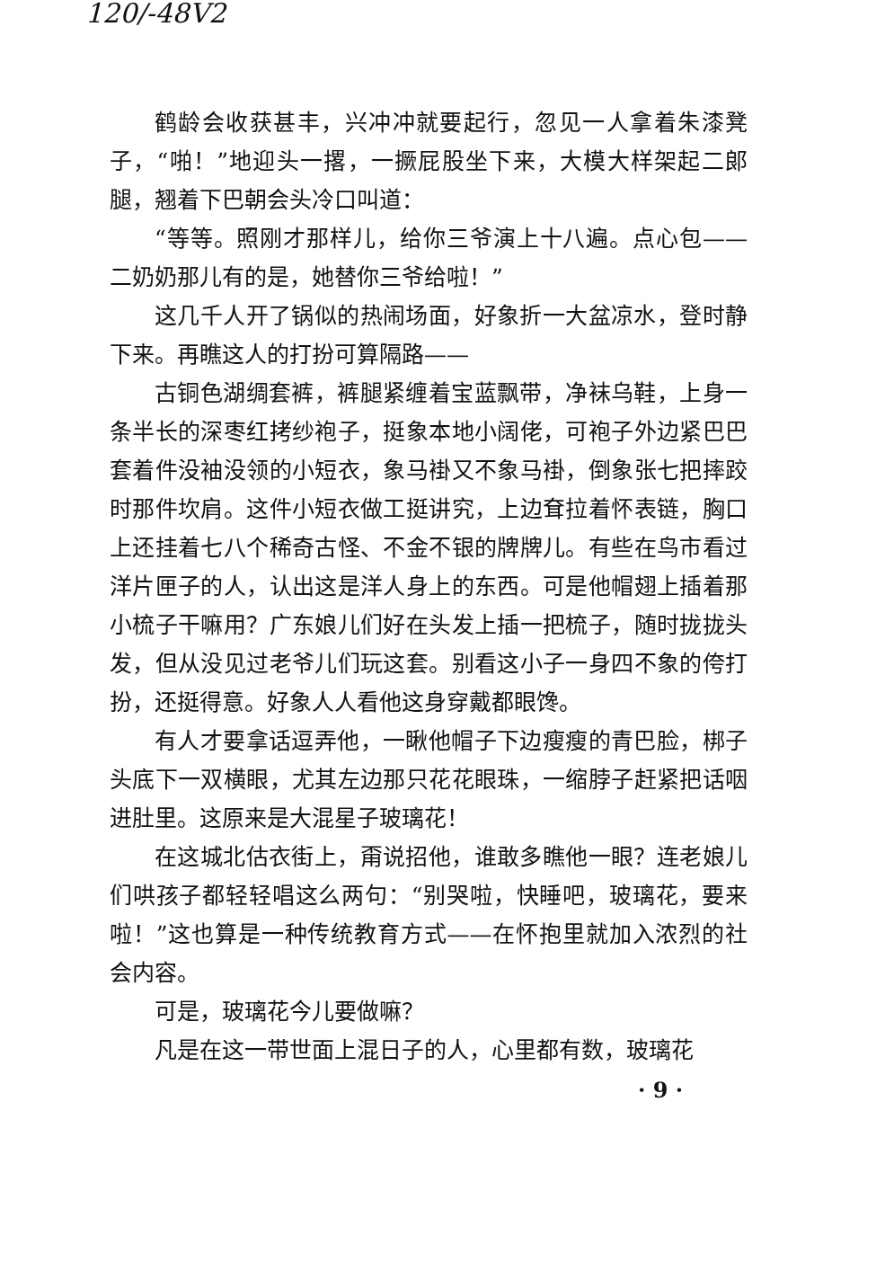120/-48V2
鹤龄会收获甚丰，兴冲冲就要起行，忽见一人拿着朱漆凳子，“啪！”地迎头一撂，一撅屁股坐下来，大模大样架起二郎腿，翘着下巴朝会头冷口叫道：
“等等。照刚才那样儿，给你三爷演上十八遍。点心包——二奶奶那儿有的是，她替你三爷给啦！”
这几千人开了锅似的热闹场面，好象折一大盆凉水，登时静下来。再瞧这人的打扮可算隔路——
古铜色湖绸套裤，裤腿紧缠着宝蓝飘带，净袜乌鞋，上身一条半长的深枣红拷纱袍子，挺象本地小阔佬，可袍子外边紧巴巴套着件没袖没领的小短衣，象马褂又不象马褂，倒象张七把摔跤时那件坎肩。这件小短衣做工挺讲究，上边耷拉着怀表链，胸口上还挂着七八个稀奇古怪、不金不银的牌牌儿。有些在鸟市看过洋片匣子的人，认出这是洋人身上的东西。可是他帽翅上插着那小梳子干嘛用？广东娘儿们好在头发上插一把梳子，随时拢拢头发，但从没见过老爷儿们玩这套。别看这小子一身四不象的侉打扮，还挺得意。好象人人看他这身穿戴都眼馋。
有人才要拿话逗弄他，一瞅他帽子下边瘦瘦的青巴脸，梆子头底下一双横眼，尤其左边那只花花眼珠，一缩脖子赶紧把话咽进肚里。这原来是大混星子玻璃花！
在这城北估衣街上，甭说招他，谁敢多瞧他一眼？连老娘儿们哄孩子都轻轻唱这么两句：“别哭啦，快睡吧，玻璃花，要来啦！”这也算是一种传统教育方式——在怀抱里就加入浓烈的社会内容。
可是，玻璃花今儿要做嘛？
凡是在这一带世面上混日子的人，心里都有数，玻璃花
· 9 ·